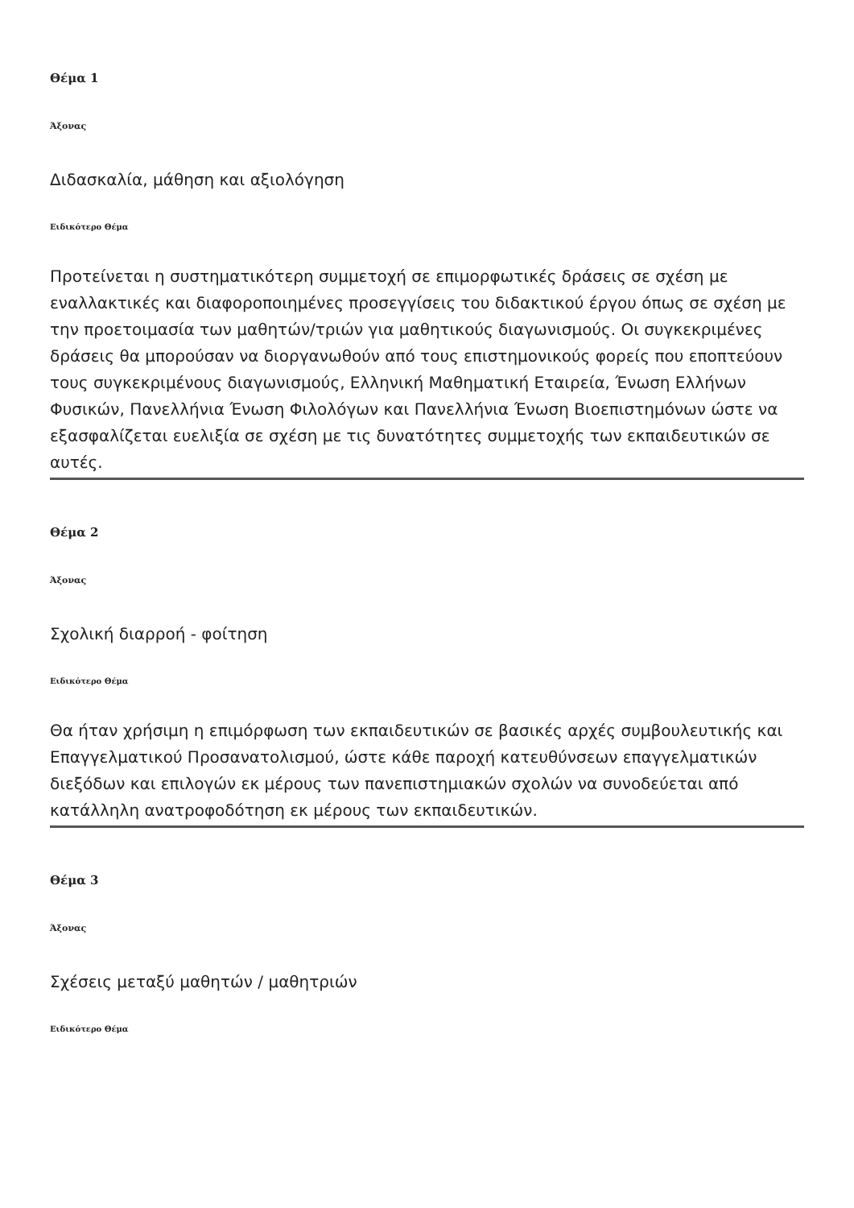Θέμα 1
Άξονας
Διδασκαλία, μάθηση και αξιολόγηση
Ειδικότερο Θέμα
Προτείνεται η συστηματικότερη συμμετοχή σε επιμορφωτικές δράσεις σε σχέση με εναλλακτικές και διαφοροποιημένες προσεγγίσεις του διδακτικού έργου όπως σε σχέση με την προετοιμασία των μαθητών/τριών για μαθητικούς διαγωνισμούς. Οι συγκεκριμένες δράσεις θα μπορούσαν να διοργανωθούν από τους επιστημονικούς φορείς που εποπτεύουν τους συγκεκριμένους διαγωνισμούς, Ελληνική Μαθηματική Εταιρεία, Ένωση Ελλήνων Φυσικών, Πανελλήνια Ένωση Φιλολόγων και Πανελλήνια Ένωση Βιοεπιστημόνων ώστε να εξασφαλίζεται ευελιξία σε σχέση με τις δυνατότητες συμμετοχής των εκπαιδευτικών σε αυτές.
Θέμα 2
Άξονας
Σχολική διαρροή - φοίτηση
Ειδικότερο Θέμα
Θα ήταν χρήσιμη η επιμόρφωση των εκπαιδευτικών σε βασικές αρχές συμβουλευτικής και Επαγγελματικού Προσανατολισμού, ώστε κάθε παροχή κατευθύνσεων επαγγελματικών διεξόδων και επιλογών εκ μέρους των πανεπιστημιακών σχολών να συνοδεύεται από κατάλληλη ανατροφοδότηση εκ μέρους των εκπαιδευτικών.
Θέμα 3
Άξονας
Σχέσεις μεταξύ μαθητών / μαθητριών
Ειδικότερο Θέμα